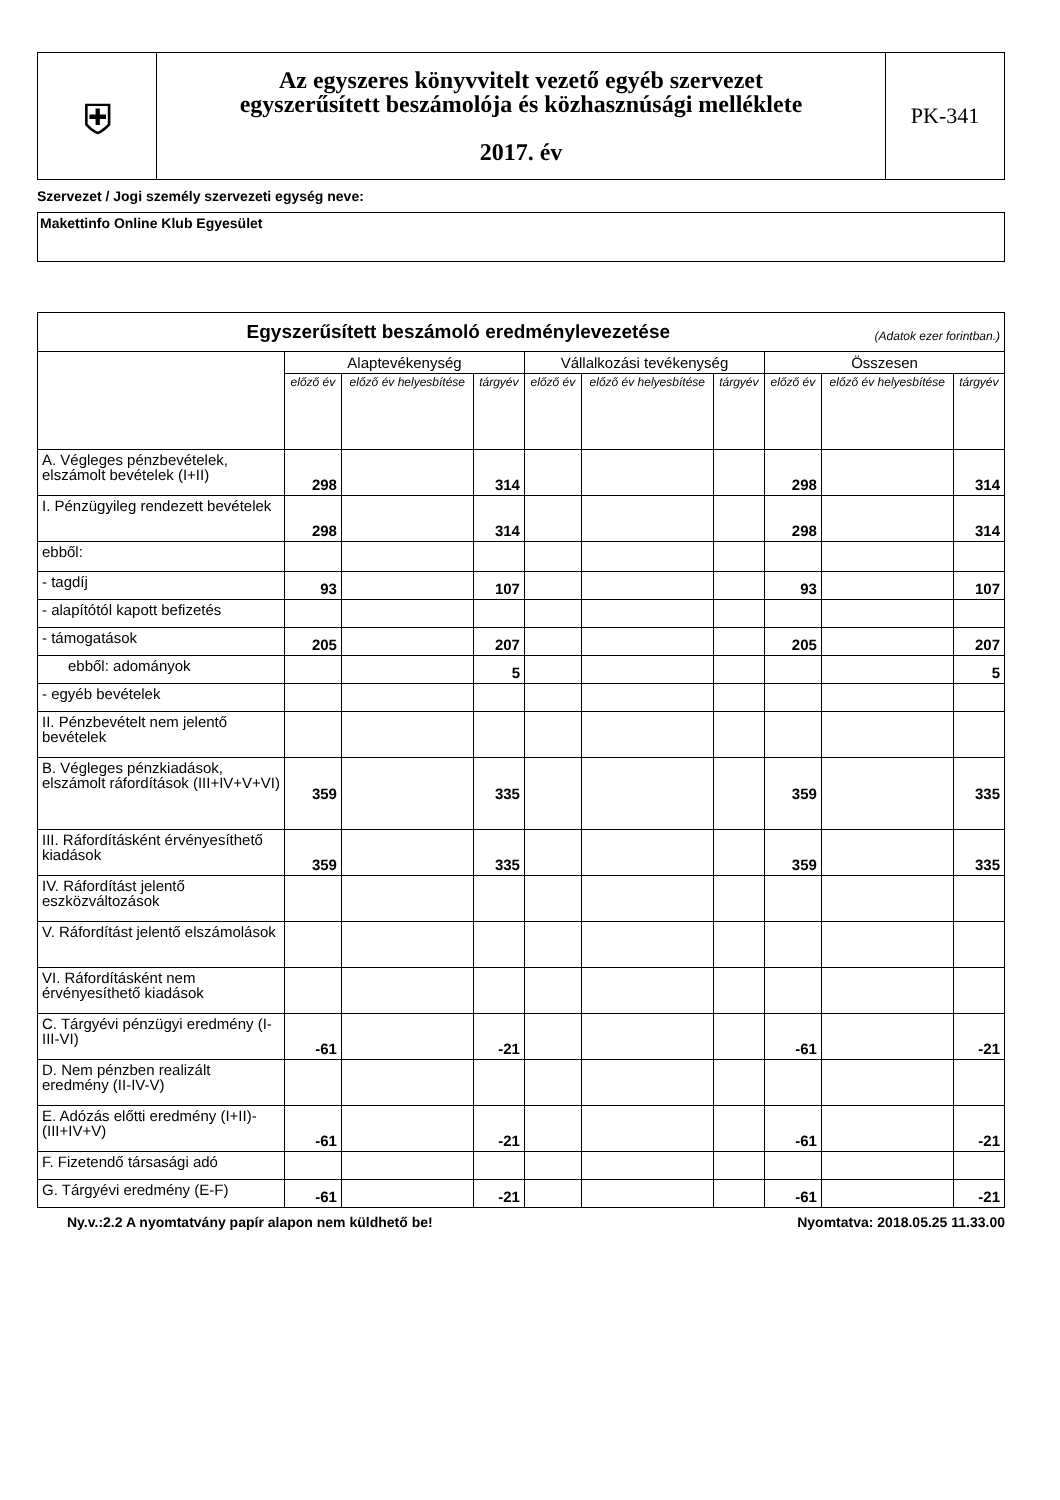| ⛨ | Az egyszeres könyvvitelt vezető egyéb szervezet egyszerűsített beszámolója és közhasznúsági melléklete 2017. év | PK-341 |
Szervezet / Jogi személy szervezeti egység neve:
Makettinfo Online Klub Egyesület
| Egyszerűsített beszámoló eredménylevezetése (Adatok ezer forintban.) | | | | | | | | | |
| --- | --- | --- | --- | --- | --- | --- | --- | --- | --- |
| | Alaptevékenység | | | Vállalkozási tevékenység | | | Összesen | | |
| | előző év | előző év helyesbítése | tárgyév | előző év | előző év helyesbítése | tárgyév | előző év | előző év helyesbítése | tárgyév |
| A. Végleges pénzbevételek, elszámolt bevételek (I+II) | 298 | | 314 | | | | 298 | | 314 |
| I. Pénzügyileg rendezett bevételek | 298 | | 314 | | | | 298 | | 314 |
| ebből: | | | | | | | | | |
| - tagdíj | 93 | | 107 | | | | 93 | | 107 |
| - alapítótól kapott befizetés | | | | | | | | | |
| - támogatások | 205 | | 207 | | | | 205 | | 207 |
| ebből: adományok | | | 5 | | | | | | 5 |
| - egyéb bevételek | | | | | | | | | |
| II. Pénzbevételt nem jelentő bevételek | | | | | | | | | |
| B. Végleges pénzkiadások, elszámolt ráfordítások (III+IV+V+VI) | 359 | | 335 | | | | 359 | | 335 |
| III. Ráfordításként érvényesíthető kiadások | 359 | | 335 | | | | 359 | | 335 |
| IV. Ráfordítást jelentő eszközváltozások | | | | | | | | | |
| V. Ráfordítást jelentő elszámolások | | | | | | | | | |
| VI. Ráfordításként nem érvényesíthető kiadások | | | | | | | | | |
| C. Tárgyévi pénzügyi eredmény (I-III-VI) | -61 | | -21 | | | | -61 | | -21 |
| D. Nem pénzben realizált eredmény (II-IV-V) | | | | | | | | | |
| E. Adózás előtti eredmény (I+II)-(III+IV+V) | -61 | | -21 | | | | -61 | | -21 |
| F. Fizetendő társasági adó | | | | | | | | | |
| G. Tárgyévi eredmény (E-F) | -61 | | -21 | | | | -61 | | -21 |
Ny.v.:2.2 A nyomtatvány papír alapon nem küldhető be! Nyomtatva: 2018.05.25 11.33.00